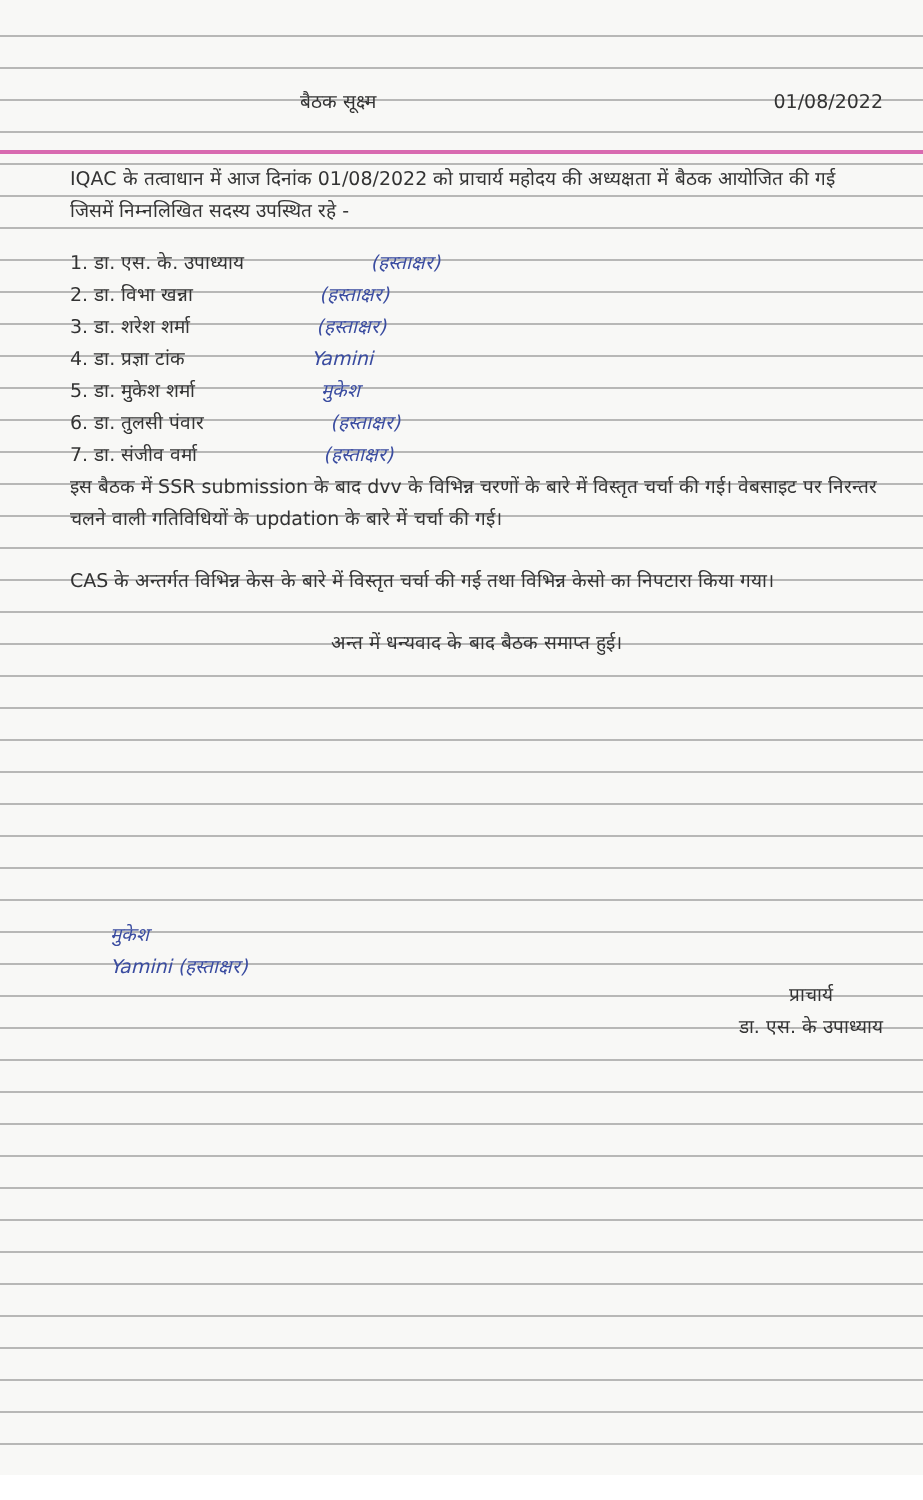बैठक सूक्ष्म 01/08/2022
IQAC के तत्वाधान में आज दिनांक 01/08/2022 को प्राचार्य महोदय की अध्यक्षता में बैठक आयोजित की गई जिसमें निम्नलिखित सदस्य उपस्थित रहे -
1. डा. एस. के. उपाध्याय (हस्ताक्षर)
2. डा. विभा खन्ना (हस्ताक्षर)
3. डा. शरेश शर्मा (हस्ताक्षर)
4. डा. प्रज्ञा टांक Yamini
5. डा. मुकेश शर्मा मुकेश
6. डा. तुलसी पंवार (हस्ताक्षर)
7. डा. संजीव वर्मा (हस्ताक्षर)
इस बैठक में SSR submission के बाद dvv के विभिन्न चरणों के बारे में विस्तृत चर्चा की गई। वेबसाइट पर निरन्तर चलने वाली गतिविधियों के updation के बारे में चर्चा की गई।
CAS के अन्तर्गत विभिन्न केस के बारे में विस्तृत चर्चा की गई तथा विभिन्न केसो का निपटारा किया गया।
अन्त में धन्यवाद के बाद बैठक समाप्त हुई।
मुकेश
Yamini (हस्ताक्षर)
प्राचार्य
डा. एस. के उपाध्याय